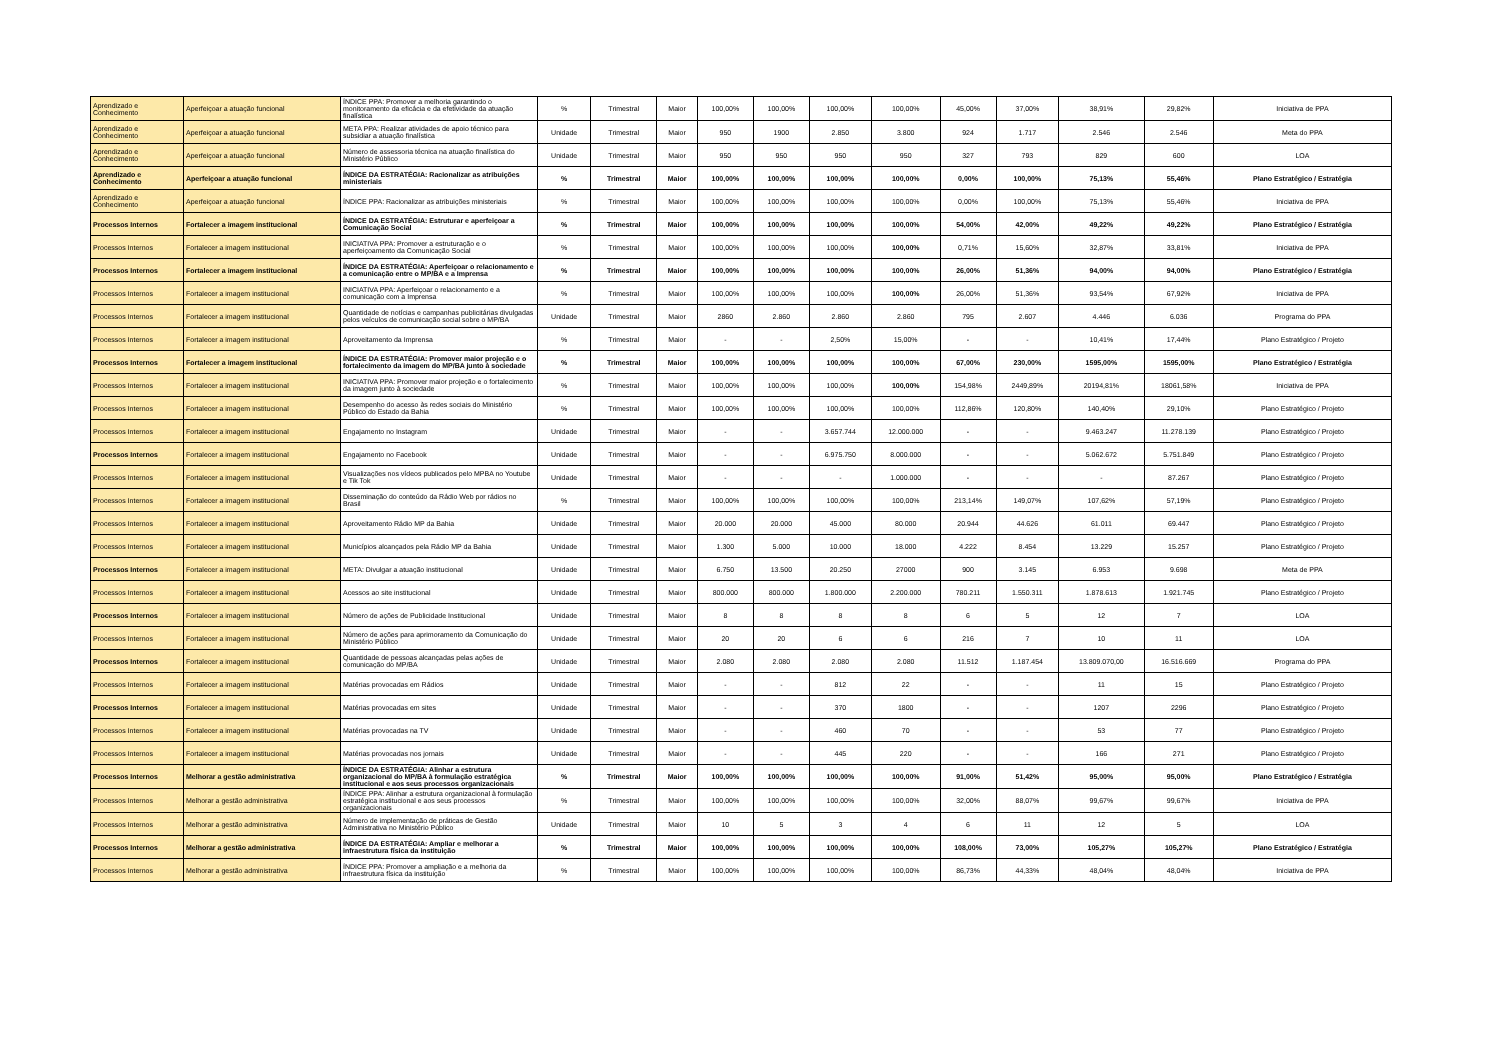| Aprendizado e Conhecimento | Aperfeiçoar a atuação funcional | ÍNDICE PPA: Promover a melhoria garantindo o monitoramento da eficácia e da efetividade da atuação finalística | % | Trimestral | Maior | 100,00% | 100,00% | 100,00% | 100,00% | 45,00% | 37,00% | 38,91% | 29,82% | Iniciativa de PPA |
| Aprendizado e Conhecimento | Aperfeiçoar a atuação funcional | META PPA: Realizar atividades de apoio técnico para subsidiar a atuação finalística | Unidade | Trimestral | Maior | 950 | 1900 | 2.850 | 3.800 | 924 | 1.717 | 2.546 | 2.546 | Meta do PPA |
| Aprendizado e Conhecimento | Aperfeiçoar a atuação funcional | Número de assessoria técnica na atuação finalística do Ministério Público | Unidade | Trimestral | Maior | 950 | 950 | 950 | 950 | 327 | 793 | 829 | 600 | LOA |
| Aprendizado e Conhecimento | Aperfeiçoar a atuação funcional | ÍNDICE DA ESTRATÉGIA: Racionalizar as atribuições ministeriais | % | Trimestral | Maior | 100,00% | 100,00% | 100,00% | 100,00% | 0,00% | 100,00% | 75,13% | 55,46% | Plano Estratégico / Estratégia |
| Aprendizado e Conhecimento | Aperfeiçoar a atuação funcional | ÍNDICE PPA: Racionalizar as atribuições ministeriais | % | Trimestral | Maior | 100,00% | 100,00% | 100,00% | 100,00% | 0,00% | 100,00% | 75,13% | 55,46% | Iniciativa de PPA |
| Processos Internos | Fortalecer a imagem institucional | ÍNDICE DA ESTRATÉGIA: Estruturar e aperfeiçoar a Comunicação Social | % | Trimestral | Maior | 100,00% | 100,00% | 100,00% | 100,00% | 54,00% | 42,00% | 49,22% | 49,22% | Plano Estratégico / Estratégia |
| Processos Internos | Fortalecer a imagem institucional | INICIATIVA PPA: Promover a estruturação e o aperfeiçoamento da Comunicação Social | % | Trimestral | Maior | 100,00% | 100,00% | 100,00% | 100,00% | 0,71% | 15,60% | 32,87% | 33,81% | Iniciativa de PPA |
| Processos Internos | Fortalecer a imagem institucional | ÍNDICE DA ESTRATÉGIA: Aperfeiçoar o relacionamento e a comunicação entre o MP/BA e a Imprensa | % | Trimestral | Maior | 100,00% | 100,00% | 100,00% | 100,00% | 26,00% | 51,36% | 94,00% | 94,00% | Plano Estratégico / Estratégia |
| Processos Internos | Fortalecer a imagem institucional | INICIATIVA PPA: Aperfeiçoar o relacionamento e a comunicação com a Imprensa | % | Trimestral | Maior | 100,00% | 100,00% | 100,00% | 100,00% | 26,00% | 51,36% | 93,54% | 67,92% | Iniciativa de PPA |
| Processos Internos | Fortalecer a imagem institucional | Quantidade de notícias e campanhas publicitárias divulgadas pelos veículos de comunicação social sobre o MP/BA | Unidade | Trimestral | Maior | 2860 | 2.860 | 2.860 | 2.860 | 795 | 2.607 | 4.446 | 6.036 | Programa do PPA |
| Processos Internos | Fortalecer a imagem institucional | Aproveitamento da Imprensa | % | Trimestral | Maior | - | - | 2,50% | 15,00% | - | - | 10,41% | 17,44% | Plano Estratégico / Projeto |
| Processos Internos | Fortalecer a imagem institucional | ÍNDICE DA ESTRATÉGIA: Promover maior projeção e o fortalecimento da imagem do MP/BA junto à sociedade | % | Trimestral | Maior | 100,00% | 100,00% | 100,00% | 100,00% | 67,00% | 230,00% | 1595,00% | 1595,00% | Plano Estratégico / Estratégia |
| Processos Internos | Fortalecer a imagem institucional | INICIATIVA PPA: Promover maior projeção e o fortalecimento da imagem junto à sociedade | % | Trimestral | Maior | 100,00% | 100,00% | 100,00% | 100,00% | 154,98% | 2449,89% | 20194,81% | 18061,58% | Iniciativa de PPA |
| Processos Internos | Fortalecer a imagem institucional | Desempenho do acesso às redes sociais do Ministério Público do Estado da Bahia | % | Trimestral | Maior | 100,00% | 100,00% | 100,00% | 100,00% | 112,86% | 120,80% | 140,40% | 29,10% | Plano Estratégico / Projeto |
| Processos Internos | Fortalecer a imagem institucional | Engajamento no Instagram | Unidade | Trimestral | Maior | - | - | 3.657.744 | 12.000.000 | - | - | 9.463.247 | 11.278.139 | Plano Estratégico / Projeto |
| Processos Internos | Fortalecer a imagem institucional | Engajamento no Facebook | Unidade | Trimestral | Maior | - | - | 6.975.750 | 8.000.000 | - | - | 5.062.672 | 5.751.849 | Plano Estratégico / Projeto |
| Processos Internos | Fortalecer a imagem institucional | Visualizações nos vídeos publicados pelo MPBA no Youtube e Tik Tok | Unidade | Trimestral | Maior | - | - | - | 1.000.000 | - | - | - | 87.267 | Plano Estratégico / Projeto |
| Processos Internos | Fortalecer a imagem institucional | Disseminação do conteúdo da Rádio Web por rádios no Brasil | % | Trimestral | Maior | 100,00% | 100,00% | 100,00% | 100,00% | 213,14% | 149,07% | 107,62% | 57,19% | Plano Estratégico / Projeto |
| Processos Internos | Fortalecer a imagem institucional | Aproveitamento Rádio MP da Bahia | Unidade | Trimestral | Maior | 20.000 | 20.000 | 45.000 | 80.000 | 20.944 | 44.626 | 61.011 | 69.447 | Plano Estratégico / Projeto |
| Processos Internos | Fortalecer a imagem institucional | Municípios alcançados pela Rádio MP da Bahia | Unidade | Trimestral | Maior | 1.300 | 5.000 | 10.000 | 18.000 | 4.222 | 8.454 | 13.229 | 15.257 | Plano Estratégico / Projeto |
| Processos Internos | Fortalecer a imagem institucional | META: Divulgar a atuação institucional | Unidade | Trimestral | Maior | 6.750 | 13.500 | 20.250 | 27000 | 900 | 3.145 | 6.953 | 9.698 | Meta de PPA |
| Processos Internos | Fortalecer a imagem institucional | Acessos ao site institucional | Unidade | Trimestral | Maior | 800.000 | 800.000 | 1.800.000 | 2.200.000 | 780.211 | 1.550.311 | 1.878.613 | 1.921.745 | Plano Estratégico / Projeto |
| Processos Internos | Fortalecer a imagem institucional | Número de ações de Publicidade Institucional | Unidade | Trimestral | Maior | 8 | 8 | 8 | 8 | 6 | 5 | 12 | 7 | LOA |
| Processos Internos | Fortalecer a imagem institucional | Número de ações para aprimoramento da Comunicação do Ministério Público | Unidade | Trimestral | Maior | 20 | 20 | 6 | 6 | 216 | 7 | 10 | 11 | LOA |
| Processos Internos | Fortalecer a imagem institucional | Quantidade de pessoas alcançadas pelas ações de comunicação do MP/BA | Unidade | Trimestral | Maior | 2.080 | 2.080 | 2.080 | 2.080 | 11.512 | 1.187.454 | 13.809.070,00 | 16.516.669 | Programa do PPA |
| Processos Internos | Fortalecer a imagem institucional | Matérias provocadas em Rádios | Unidade | Trimestral | Maior | - | - | 812 | 22 | - | - | 11 | 15 | Plano Estratégico / Projeto |
| Processos Internos | Fortalecer a imagem institucional | Matérias provocadas em sites | Unidade | Trimestral | Maior | - | - | 370 | 1800 | - | - | 1207 | 2296 | Plano Estratégico / Projeto |
| Processos Internos | Fortalecer a imagem institucional | Matérias provocadas na TV | Unidade | Trimestral | Maior | - | - | 460 | 70 | - | - | 53 | 77 | Plano Estratégico / Projeto |
| Processos Internos | Fortalecer a imagem institucional | Matérias provocadas nos jornais | Unidade | Trimestral | Maior | - | - | 445 | 220 | - | - | 166 | 271 | Plano Estratégico / Projeto |
| Processos Internos | Melhorar a gestão administrativa | ÍNDICE DA ESTRATÉGIA: Alinhar a estrutura organizacional do MP/BA à formulação estratégica institucional e aos seus processos organizacionais | % | Trimestral | Maior | 100,00% | 100,00% | 100,00% | 100,00% | 91,00% | 51,42% | 95,00% | 95,00% | Plano Estratégico / Estratégia |
| Processos Internos | Melhorar a gestão administrativa | ÍNDICE PPA: Alinhar a estrutura organizacional à formulação estratégica institucional e aos seus processos organizacionais | % | Trimestral | Maior | 100,00% | 100,00% | 100,00% | 100,00% | 32,00% | 88,07% | 99,67% | 99,67% | Iniciativa de PPA |
| Processos Internos | Melhorar a gestão administrativa | Número de implementação de práticas de Gestão Administrativa no Ministério Público | Unidade | Trimestral | Maior | 10 | 5 | 3 | 4 | 6 | 11 | 12 | 5 | LOA |
| Processos Internos | Melhorar a gestão administrativa | ÍNDICE DA ESTRATÉGIA: Ampliar e melhorar a infraestrutura física da instituição | % | Trimestral | Maior | 100,00% | 100,00% | 100,00% | 100,00% | 108,00% | 73,00% | 105,27% | 105,27% | Plano Estratégico / Estratégia |
| Processos Internos | Melhorar a gestão administrativa | ÍNDICE PPA: Promover a ampliação e a melhoria da infraestrutura física da instituição | % | Trimestral | Maior | 100,00% | 100,00% | 100,00% | 100,00% | 86,73% | 44,33% | 48,04% | 48,04% | Iniciativa de PPA |